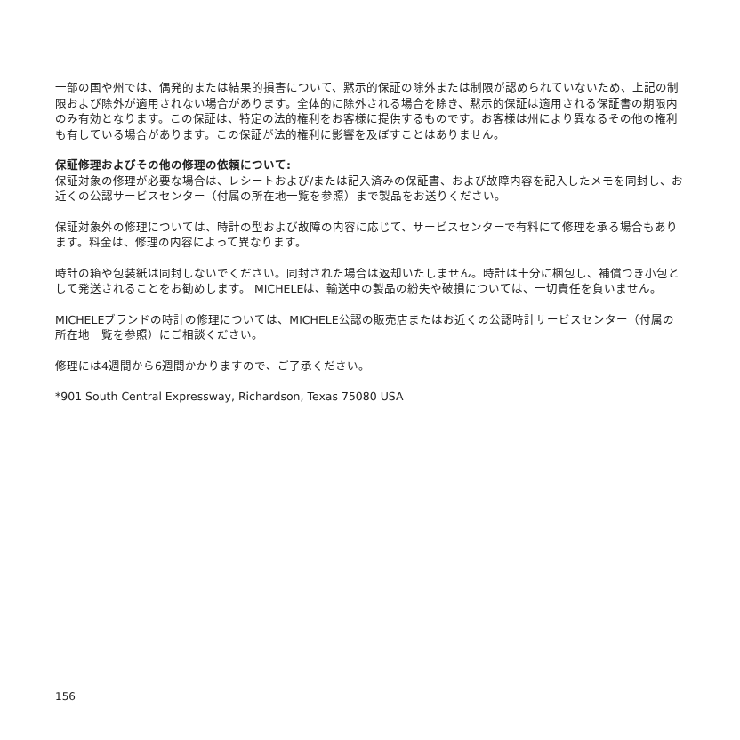一部の国や州では、偶発的または結果的損害について、黙示的保証の除外または制限が認められていないため、上記の制限および除外が適用されない場合があります。全体的に除外される場合を除き、黙示的保証は適用される保証書の期限内のみ有効となります。この保証は、特定の法的権利をお客様に提供するものです。お客様は州により異なるその他の権利も有している場合があります。この保証が法的権利に影響を及ぼすことはありません。
保証修理およびその他の修理の依頼について:
保証対象の修理が必要な場合は、レシートおよび/または記入済みの保証書、および故障内容を記入したメモを同封し、お近くの公認サービスセンター（付属の所在地一覧を参照）まで製品をお送りください。
保証対象外の修理については、時計の型および故障の内容に応じて、サービスセンターで有料にて修理を承る場合もあります。料金は、修理の内容によって異なります。
時計の箱や包装紙は同封しないでください。同封された場合は返却いたしません。時計は十分に梱包し、補償つき小包として発送されることをお勧めします。 MICHELEは、輸送中の製品の紛失や破損については、一切責任を負いません。
MICHELEブランドの時計の修理については、MICHELE公認の販売店またはお近くの公認時計サービスセンター（付属の所在地一覧を参照）にご相談ください。
修理には4週間から6週間かかりますので、ご了承ください。
*901 South Central Expressway, Richardson, Texas 75080 USA
156